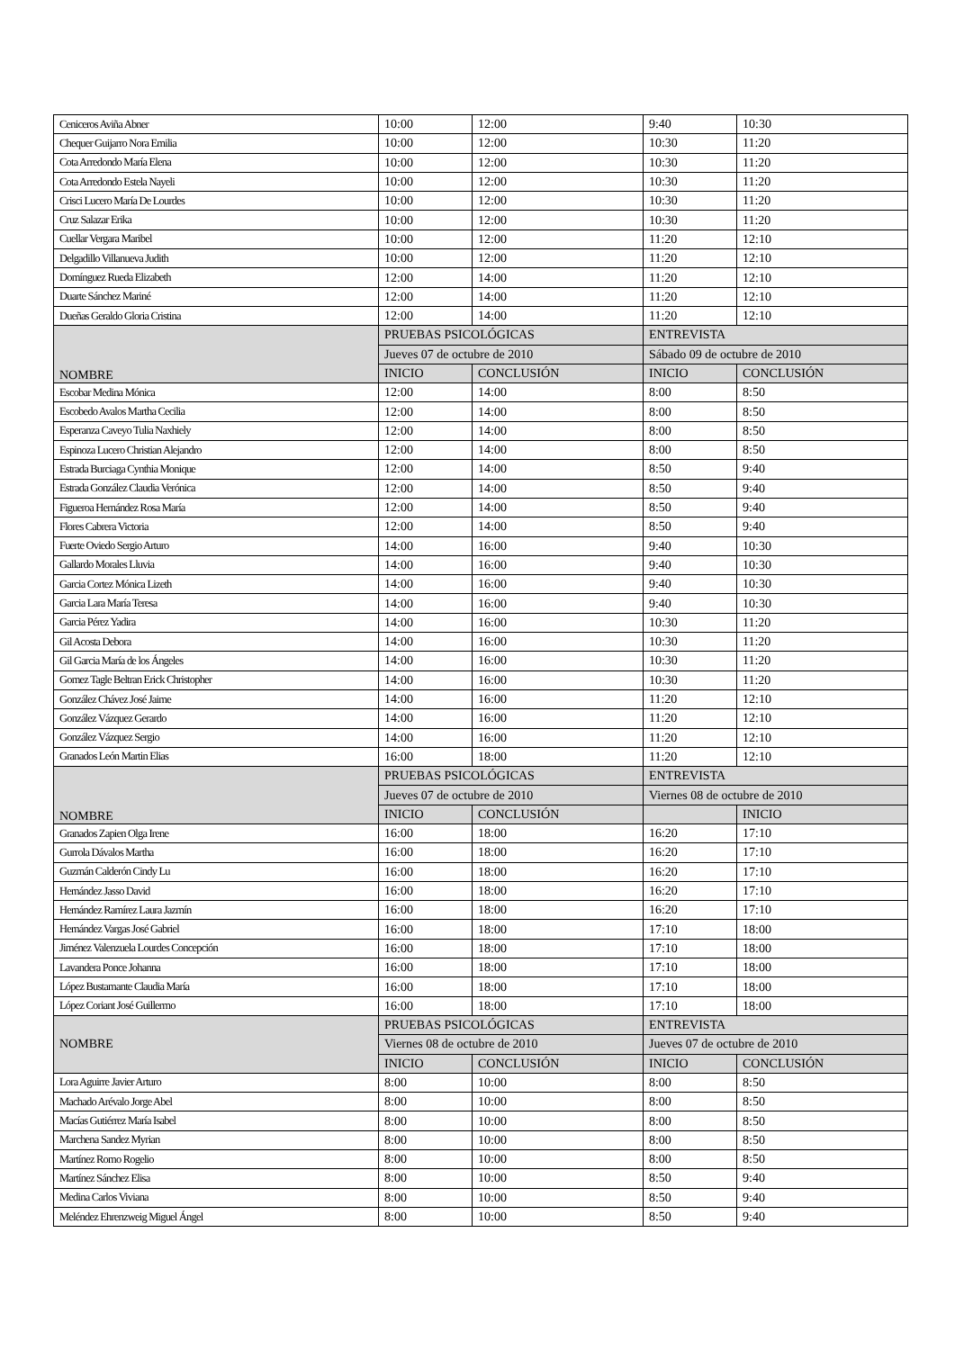| Ceniceros Aviña Abner | 10:00 | 12:00 | 9:40 | 10:30 |
| Chequer Guijarro Nora Emilia | 10:00 | 12:00 | 10:30 | 11:20 |
| Cota Arredondo María Elena | 10:00 | 12:00 | 10:30 | 11:20 |
| Cota Arredondo Estela Nayeli | 10:00 | 12:00 | 10:30 | 11:20 |
| Crisci Lucero María De Lourdes | 10:00 | 12:00 | 10:30 | 11:20 |
| Cruz Salazar Erika | 10:00 | 12:00 | 10:30 | 11:20 |
| Cuellar Vergara Maribel | 10:00 | 12:00 | 11:20 | 12:10 |
| Delgadillo Villanueva Judith | 10:00 | 12:00 | 11:20 | 12:10 |
| Domínguez Rueda Elizabeth | 12:00 | 14:00 | 11:20 | 12:10 |
| Duarte Sánchez Mariné | 12:00 | 14:00 | 11:20 | 12:10 |
| Dueñas Geraldo Gloria Cristina | 12:00 | 14:00 | 11:20 | 12:10 |
| NOMBRE | PRUEBAS PSICOLÓGICAS | | ENTREVISTA | |
| | Jueves 07 de octubre de 2010 | | Sábado 09 de octubre de 2010 | |
| | INICIO | CONCLUSIÓN | INICIO | CONCLUSIÓN |
| Escobar Medina Mónica | 12:00 | 14:00 | 8:00 | 8:50 |
| Escobedo Avalos Martha Cecilia | 12:00 | 14:00 | 8:00 | 8:50 |
| Esperanza Caveyo Tulia Naxhiely | 12:00 | 14:00 | 8:00 | 8:50 |
| Espinoza Lucero Christian Alejandro | 12:00 | 14:00 | 8:00 | 8:50 |
| Estrada Burciaga Cynthia Monique | 12:00 | 14:00 | 8:50 | 9:40 |
| Estrada González Claudia Verónica | 12:00 | 14:00 | 8:50 | 9:40 |
| Figueroa Hernández Rosa María | 12:00 | 14:00 | 8:50 | 9:40 |
| Flores Cabrera Victoria | 12:00 | 14:00 | 8:50 | 9:40 |
| Fuerte Oviedo Sergio Arturo | 14:00 | 16:00 | 9:40 | 10:30 |
| Gallardo Morales Lluvia | 14:00 | 16:00 | 9:40 | 10:30 |
| Garcia Cortez Mónica Lizeth | 14:00 | 16:00 | 9:40 | 10:30 |
| Garcia Lara María Teresa | 14:00 | 16:00 | 9:40 | 10:30 |
| Garcia Pérez Yadira | 14:00 | 16:00 | 10:30 | 11:20 |
| Gil Acosta Debora | 14:00 | 16:00 | 10:30 | 11:20 |
| Gil Garcia María de los Ángeles | 14:00 | 16:00 | 10:30 | 11:20 |
| Gomez Tagle Beltran Erick Christopher | 14:00 | 16:00 | 10:30 | 11:20 |
| González Chávez José Jaime | 14:00 | 16:00 | 11:20 | 12:10 |
| González Vázquez Gerardo | 14:00 | 16:00 | 11:20 | 12:10 |
| González Vázquez Sergio | 14:00 | 16:00 | 11:20 | 12:10 |
| Granados León Martin Elias | 16:00 | 18:00 | 11:20 | 12:10 |
| NOMBRE | PRUEBAS PSICOLÓGICAS | | ENTREVISTA | |
| | Jueves 07 de octubre de 2010 | | Viernes 08 de octubre de 2010 | |
| | INICIO | CONCLUSIÓN | | INICIO |
| Granados Zapien Olga Irene | 16:00 | 18:00 | 16:20 | 17:10 |
| Gurrola Dávalos Martha | 16:00 | 18:00 | 16:20 | 17:10 |
| Guzmán Calderón Cindy Lu | 16:00 | 18:00 | 16:20 | 17:10 |
| Hernández Jasso David | 16:00 | 18:00 | 16:20 | 17:10 |
| Hernández Ramírez Laura Jazmín | 16:00 | 18:00 | 16:20 | 17:10 |
| Hernández Vargas José Gabriel | 16:00 | 18:00 | 17:10 | 18:00 |
| Jiménez Valenzuela Lourdes Concepción | 16:00 | 18:00 | 17:10 | 18:00 |
| Lavandera Ponce Johanna | 16:00 | 18:00 | 17:10 | 18:00 |
| López Bustamante Claudia María | 16:00 | 18:00 | 17:10 | 18:00 |
| López Coriant José Guillermo | 16:00 | 18:00 | 17:10 | 18:00 |
| NOMBRE | PRUEBAS PSICOLÓGICAS | | ENTREVISTA | |
| | Viernes 08 de octubre de 2010 | | Jueves 07 de octubre de 2010 | |
| | INICIO | CONCLUSIÓN | INICIO | CONCLUSIÓN |
| Lora Aguirre Javier Arturo | 8:00 | 10:00 | 8:00 | 8:50 |
| Machado Arévalo Jorge Abel | 8:00 | 10:00 | 8:00 | 8:50 |
| Macías Gutiérrez María Isabel | 8:00 | 10:00 | 8:00 | 8:50 |
| Marchena Sandez Myrian | 8:00 | 10:00 | 8:00 | 8:50 |
| Martínez Romo Rogelio | 8:00 | 10:00 | 8:00 | 8:50 |
| Martínez Sánchez Elisa | 8:00 | 10:00 | 8:50 | 9:40 |
| Medina Carlos Viviana | 8:00 | 10:00 | 8:50 | 9:40 |
| Meléndez Ehrenzweig Miguel Ángel | 8:00 | 10:00 | 8:50 | 9:40 |